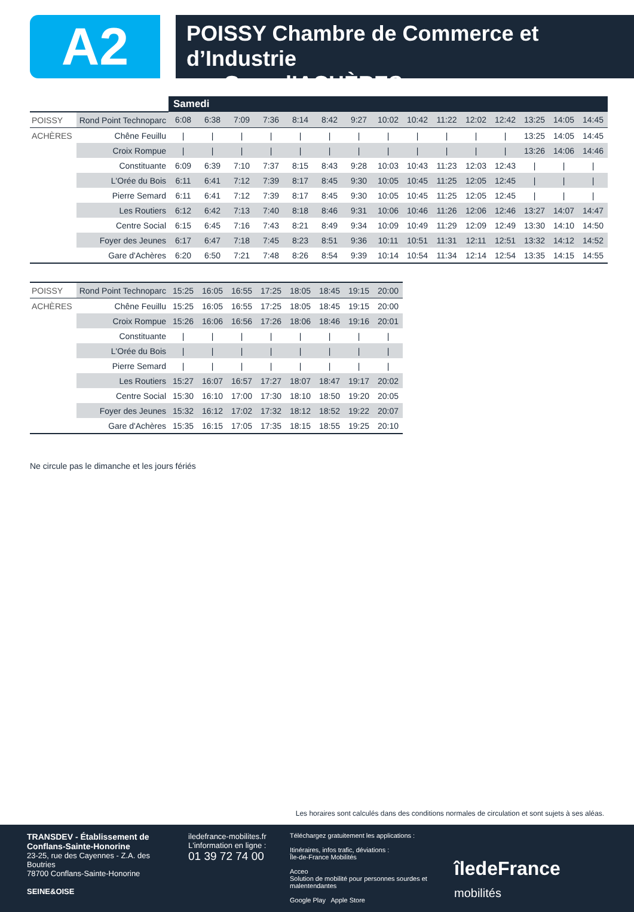A2
POISSY Chambre de Commerce et d’Industrie
⟶ Gare d’ACHÈRES
| | | Samedi | | | | | | | | | | | | | | |
| POISSY | Rond Point Technoparc | 6:08 | 6:38 | 7:09 | 7:36 | 8:14 | 8:42 | 9:27 | 10:02 | 10:42 | 11:22 | 12:02 | 12:42 | 13:25 | 14:05 | 14:45 |
| ACHÈRES | Chêne Feuillu | / | / | / | / | / | / | / | / | / | / | / | / | 13:25 | 14:05 | 14:45 |
| | Croix Rompue | / | / | / | / | / | / | / | / | / | / | / | / | 13:26 | 14:06 | 14:46 |
| | Constituante | 6:09 | 6:39 | 7:10 | 7:37 | 8:15 | 8:43 | 9:28 | 10:03 | 10:43 | 11:23 | 12:03 | 12:43 | / | / | / |
| | L'Orée du Bois | 6:11 | 6:41 | 7:12 | 7:39 | 8:17 | 8:45 | 9:30 | 10:05 | 10:45 | 11:25 | 12:05 | 12:45 | / | / | / |
| | Pierre Semard | 6:11 | 6:41 | 7:12 | 7:39 | 8:17 | 8:45 | 9:30 | 10:05 | 10:45 | 11:25 | 12:05 | 12:45 | / | / | / |
| | Les Routiers | 6:12 | 6:42 | 7:13 | 7:40 | 8:18 | 8:46 | 9:31 | 10:06 | 10:46 | 11:26 | 12:06 | 12:46 | 13:27 | 14:07 | 14:47 |
| | Centre Social | 6:15 | 6:45 | 7:16 | 7:43 | 8:21 | 8:49 | 9:34 | 10:09 | 10:49 | 11:29 | 12:09 | 12:49 | 13:30 | 14:10 | 14:50 |
| | Foyer des Jeunes | 6:17 | 6:47 | 7:18 | 7:45 | 8:23 | 8:51 | 9:36 | 10:11 | 10:51 | 11:31 | 12:11 | 12:51 | 13:32 | 14:12 | 14:52 |
| | Gare d'Achères | 6:20 | 6:50 | 7:21 | 7:48 | 8:26 | 8:54 | 9:39 | 10:14 | 10:54 | 11:34 | 12:14 | 12:54 | 13:35 | 14:15 | 14:55 |
| POISSY | Rond Point Technoparc | 15:25 | 16:05 | 16:55 | 17:25 | 18:05 | 18:45 | 19:15 | 20:00 |
| ACHÈRES | Chêne Feuillu | 15:25 | 16:05 | 16:55 | 17:25 | 18:05 | 18:45 | 19:15 | 20:00 |
| | Croix Rompue | 15:26 | 16:06 | 16:56 | 17:26 | 18:06 | 18:46 | 19:16 | 20:01 |
| | Constituante | / | / | / | / | / | / | / | / |
| | L'Orée du Bois | / | / | / | / | / | / | / | / |
| | Pierre Semard | / | / | / | / | / | / | / | / |
| | Les Routiers | 15:27 | 16:07 | 16:57 | 17:27 | 18:07 | 18:47 | 19:17 | 20:02 |
| | Centre Social | 15:30 | 16:10 | 17:00 | 17:30 | 18:10 | 18:50 | 19:20 | 20:05 |
| | Foyer des Jeunes | 15:32 | 16:12 | 17:02 | 17:32 | 18:12 | 18:52 | 19:22 | 20:07 |
| | Gare d'Achères | 15:35 | 16:15 | 17:05 | 17:35 | 18:15 | 18:55 | 19:25 | 20:10 |
Ne circule pas le dimanche et les jours fériés
Les horaires sont calculés dans des conditions normales de circulation et sont sujets à ses aléas.
TRANSDEV - Établissement de Conflans-Sainte-Honorine
23-25, rue des Cayennes - Z.A. des Boutries
78700 Conflans-Sainte-Honorine
SEINE&OISE
iledefrance-mobilites.fr
L'information en ligne :
01 39 72 74 00
Téléchargez gratuitement les applications :
Itinéraires, infos trafic, déviations :
Île-de-France Mobilités
Acceo
Solution de mobilité pour personnes sourdes et malentendantes
Google Play Apple Store
îledeFrance
mobilités